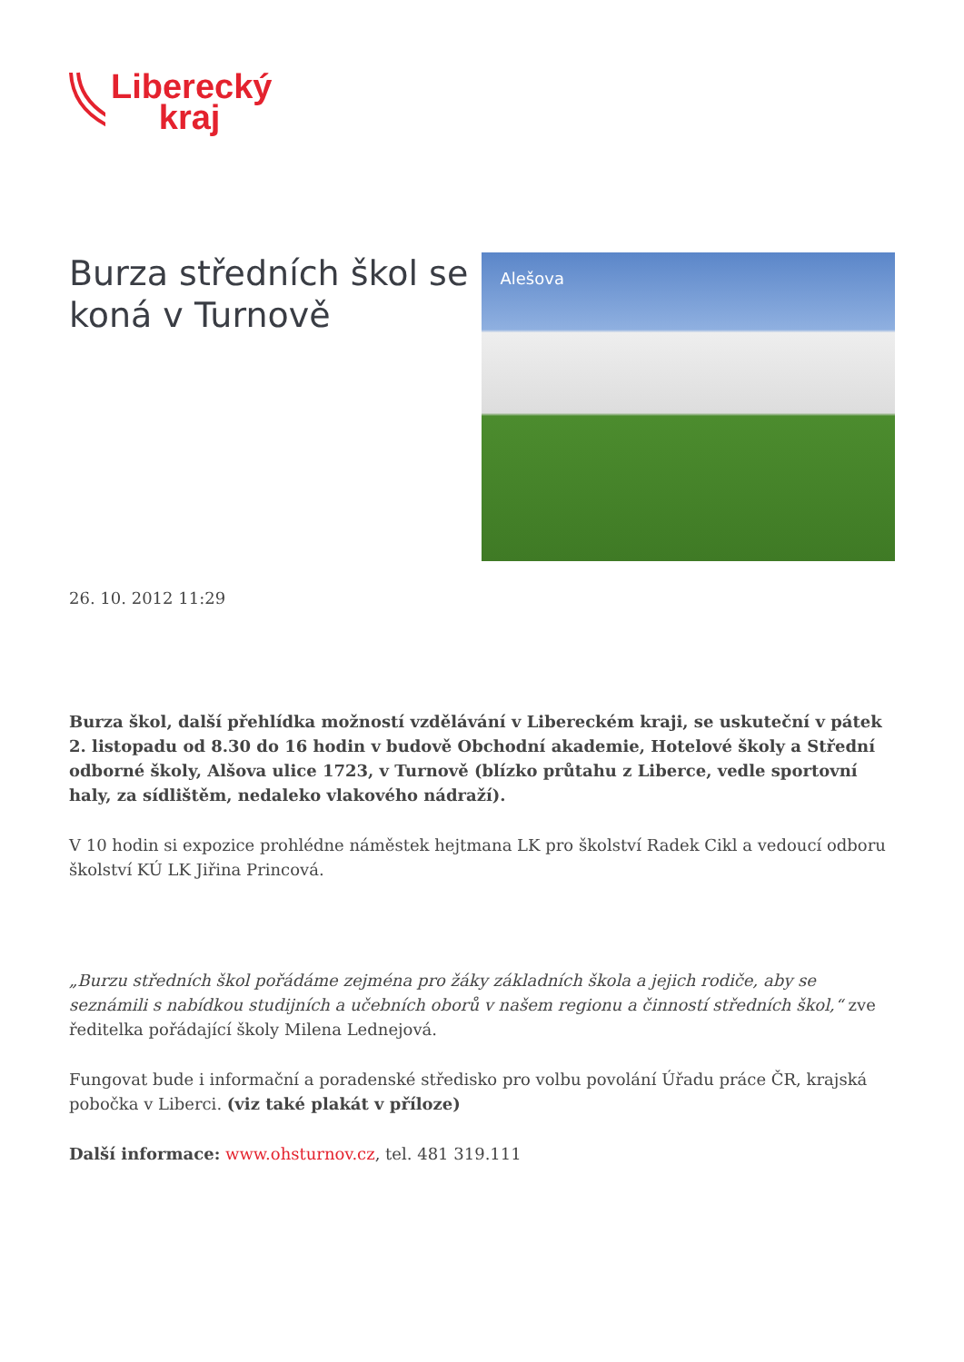Liberecký
kraj
Burza středních škol se koná v Turnově
Alešova
26. 10. 2012 11:29
Burza škol, další přehlídka možností vzdělávání v Libereckém kraji, se uskuteční v pátek 2. listopadu od 8.30 do 16 hodin v budově Obchodní akademie, Hotelové školy a Střední odborné školy, Alšova ulice 1723, v Turnově (blízko průtahu z Liberce, vedle sportovní haly, za sídlištěm, nedaleko vlakového nádraží).
V 10 hodin si expozice prohlédne náměstek hejtmana LK pro školství Radek Cikl a vedoucí odboru školství KÚ LK Jiřina Princová.
„Burzu středních škol pořádáme zejména pro žáky základních škola a jejich rodiče, aby se seznámili s nabídkou studijních a učebních oborů v našem regionu a činností středních škol,“ zve ředitelka pořádající školy Milena Lednejová.
Fungovat bude i informační a poradenské středisko pro volbu povolání Úřadu práce ČR, krajská pobočka v Liberci. (viz také plakát v příloze)
Další informace: www.ohsturnov.cz, tel. 481 319.111